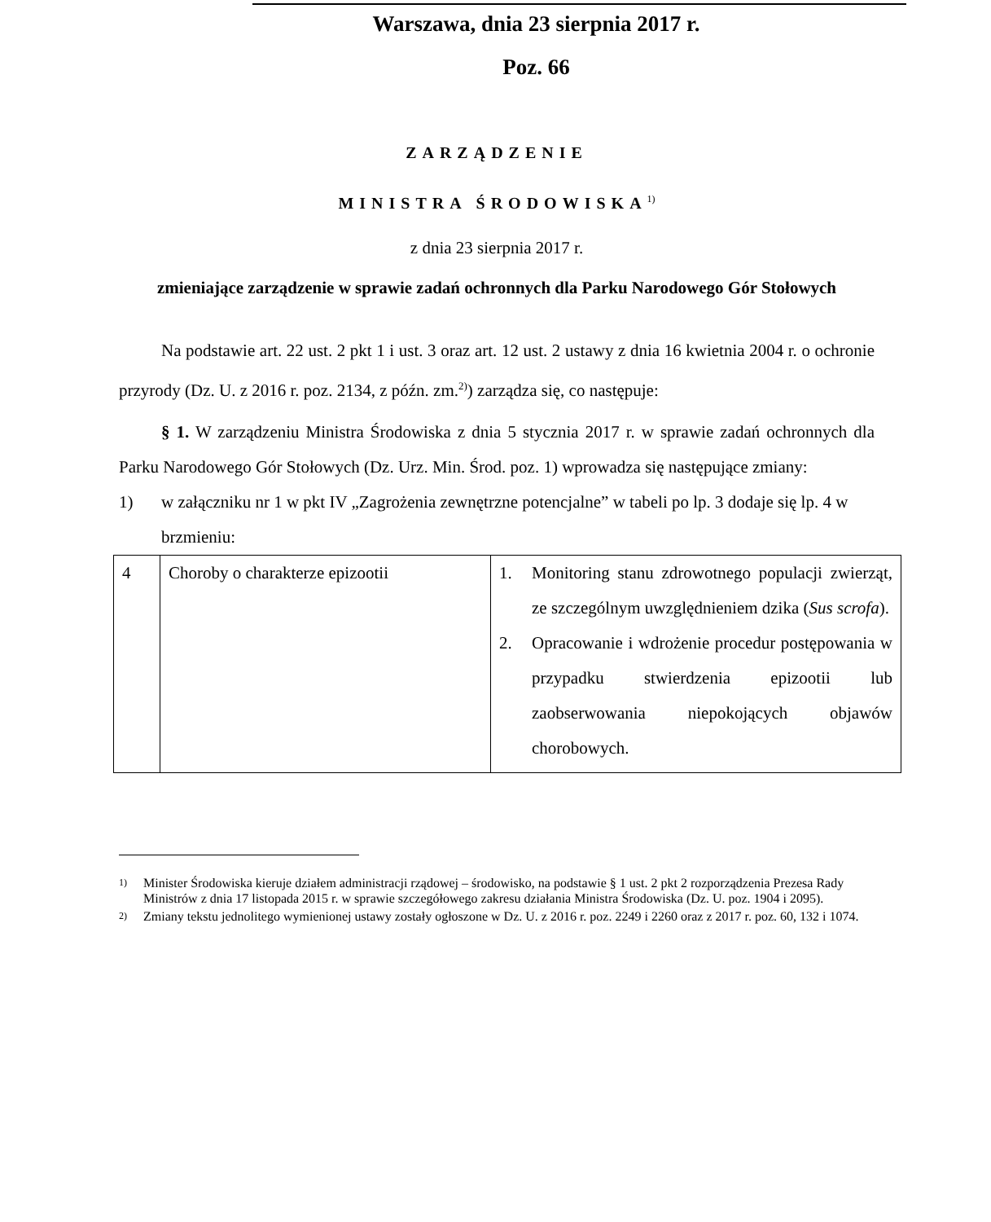Warszawa, dnia 23 sierpnia 2017 r.
Poz. 66
ZARZĄDZENIE
MINISTRA ŚRODOWISKA<sup>1)</sup>
z dnia 23 sierpnia 2017 r.
zmieniające zarządzenie w sprawie zadań ochronnych dla Parku Narodowego Gór Stołowych
Na podstawie art. 22 ust. 2 pkt 1 i ust. 3 oraz art. 12 ust. 2 ustawy z dnia 16 kwietnia 2004 r. o ochronie przyrody (Dz. U. z 2016 r. poz. 2134, z późn. zm.<sup>2)</sup>) zarządza się, co następuje:
§ 1. W zarządzeniu Ministra Środowiska z dnia 5 stycznia 2017 r. w sprawie zadań ochronnych dla Parku Narodowego Gór Stołowych (Dz. Urz. Min. Środ. poz. 1) wprowadza się następujące zmiany:
1) w załączniku nr 1 w pkt IV „Zagrożenia zewnętrzne potencjalne” w tabeli po lp. 3 dodaje się lp. 4 w brzmieniu:
| 4 | Choroby o charakterze epizootii | 1. Monitoring stanu zdrowotnego populacji zwierząt, ze szczególnym uwzględnieniem dzika ( Sus scrofa ). 2. Opracowanie i wdrożenie procedur postępowania w przypadku stwierdzenia epizootii lub zaobserwowania niepokojących objawów chorobowych. |
1) Minister Środowiska kieruje działem administracji rządowej – środowisko, na podstawie § 1 ust. 2 pkt 2 rozporządzenia Prezesa Rady Ministrów z dnia 17 listopada 2015 r. w sprawie szczegółowego zakresu działania Ministra Środowiska (Dz. U. poz. 1904 i 2095).
2) Zmiany tekstu jednolitego wymienionej ustawy zostały ogłoszone w Dz. U. z 2016 r. poz. 2249 i 2260 oraz z 2017 r. poz. 60, 132 i 1074.